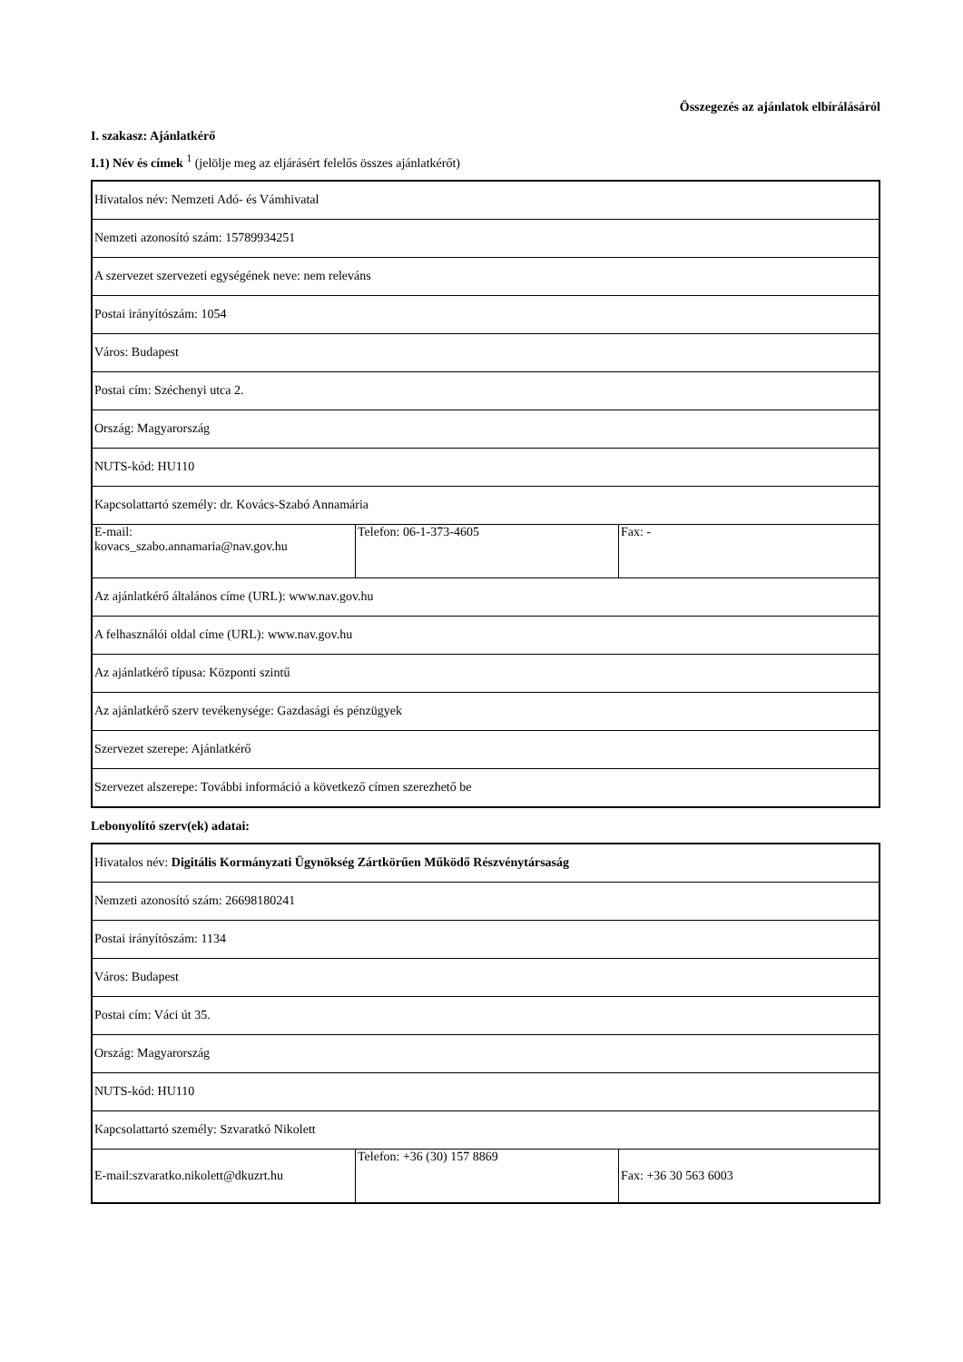Összegezés az ajánlatok elbírálásáról
I. szakasz: Ajánlatkérő
I.1) Név és címek <sup>1</sup> (jelölje meg az eljárásért felelős összes ajánlatkérőt)
| Hivatalos név: Nemzeti Adó- és Vámhivatal | | |
| Nemzeti azonosító szám: 15789934251 | | |
| A szervezet szervezeti egységének neve: nem releváns | | |
| Postai irányítószám: 1054 | | |
| Város: Budapest | | |
| Postai cím: Széchenyi utca 2. | | |
| Ország: Magyarország | | |
| NUTS-kód: HU110 | | |
| Kapcsolattartó személy: dr. Kovács-Szabó Annamária | | |
| E-mail: kovacs_szabo.annamaria@nav.gov.hu | Telefon: 06-1-373-4605 | Fax: - |
| Az ajánlatkérő általános címe (URL): www.nav.gov.hu | | |
| A felhasználói oldal címe (URL): www.nav.gov.hu | | |
| Az ajánlatkérő típusa: Központi szintű | | |
| Az ajánlatkérő szerv tevékenysége: Gazdasági és pénzügyek | | |
| Szervezet szerepe: Ajánlatkérő | | |
| Szervezet alszerepe: További információ a következő címen szerezhető be | | |
Lebonyolító szerv(ek) adatai:
| Hivatalos név: Digitális Kormányzati Ügynökség Zártkörűen Működő Részvénytársaság | | |
| Nemzeti azonosító szám: 26698180241 | | |
| Postai irányítószám: 1134 | | |
| Város: Budapest | | |
| Postai cím: Váci út 35. | | |
| Ország: Magyarország | | |
| NUTS-kód: HU110 | | |
| Kapcsolattartó személy: Szvaratkó Nikolett | | |
| E-mail:szvaratko.nikolett@dkuzrt.hu | Telefon: +36 (30) 157 8869 | Fax: +36 30 563 6003 |